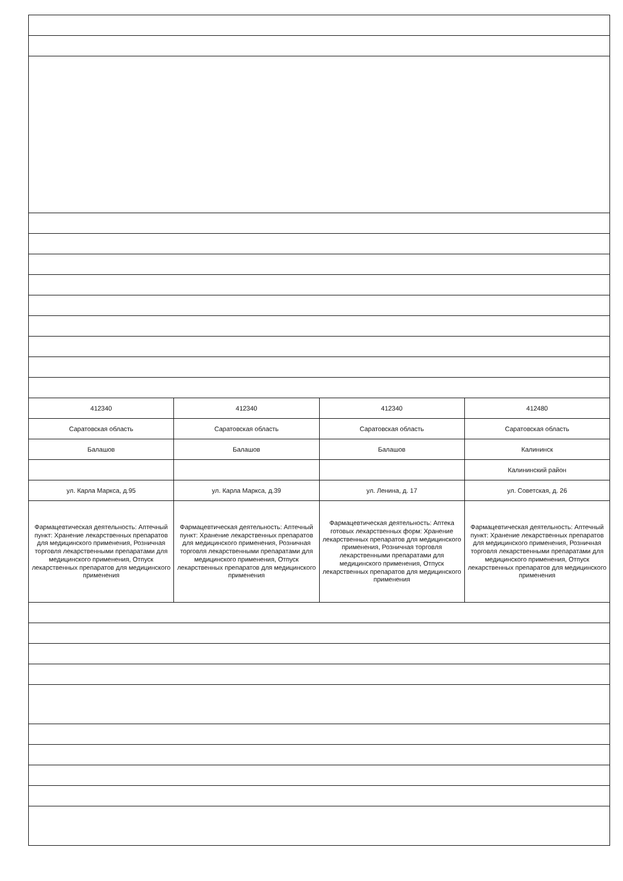| 412340 | 412340 | 412340 | 412480 |
| Саратовская область | Саратовская область | Саратовская область | Саратовская область |
| Балашов | Балашов | Балашов | Калининск |
| | | | Калининский район |
| ул. Карла Маркса, д.95 | ул. Карла Маркса, д.39 | ул. Ленина, д. 17 | ул. Советская, д. 26 |
| Фармацевтическая деятельность: Аптечный пункт: Хранение лекарственных препаратов для медицинского применения, Розничная торговля лекарственными препаратами для медицинского применения, Отпуск лекарственных препаратов для медицинского применения | Фармацевтическая деятельность: Аптечный пункт: Хранение лекарственных препаратов для медицинского применения, Розничная торговля лекарственными препаратами для медицинского применения, Отпуск лекарственных препаратов для медицинского применения | Фармацевтическая деятельность: Аптека готовых лекарственных форм: Хранение лекарственных препаратов для медицинского применения, Розничная торговля лекарственными препаратами для медицинского применения, Отпуск лекарственных препаратов для медицинского применения | Фармацевтическая деятельность: Аптечный пункт: Хранение лекарственных препаратов для медицинского применения, Розничная торговля лекарственными препаратами для медицинского применения, Отпуск лекарственных препаратов для медицинского применения |